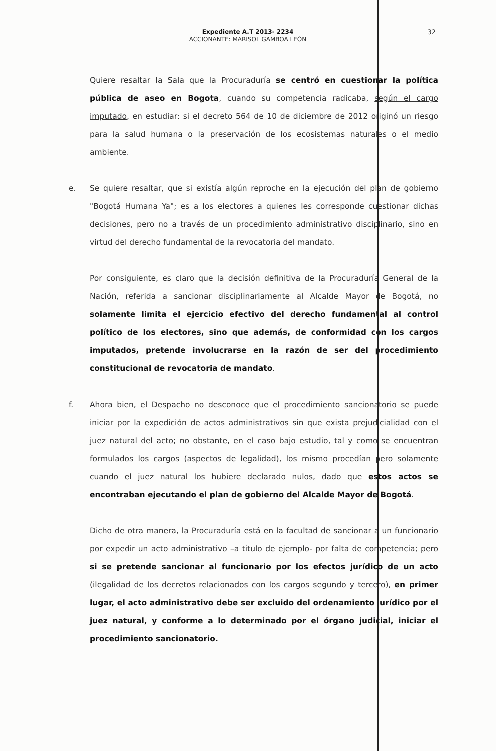Expediente A.T 2013- 2234
ACCIONANTE: MARISOL GAMBOA LEÓN
32
Quiere resaltar la Sala que la Procuraduría se centró en cuestionar la política pública de aseo en Bogota, cuando su competencia radicaba, según el cargo imputado, en estudiar: si el decreto 564 de 10 de diciembre de 2012 originó un riesgo para la salud humana o la preservación de los ecosistemas naturales o el medio ambiente.
e. Se quiere resaltar, que si existía algún reproche en la ejecución del plan de gobierno "Bogotá Humana Ya"; es a los electores a quienes les corresponde cuestionar dichas decisiones, pero no a través de un procedimiento administrativo disciplinario, sino en virtud del derecho fundamental de la revocatoria del mandato.
Por consiguiente, es claro que la decisión definitiva de la Procuraduría General de la Nación, referida a sancionar disciplinariamente al Alcalde Mayor de Bogotá, no solamente limita el ejercicio efectivo del derecho fundamental al control político de los electores, sino que además, de conformidad con los cargos imputados, pretende involucrarse en la razón de ser del procedimiento constitucional de revocatoria de mandato.
f. Ahora bien, el Despacho no desconoce que el procedimiento sancionatorio se puede iniciar por la expedición de actos administrativos sin que exista prejudicialidad con el juez natural del acto; no obstante, en el caso bajo estudio, tal y como se encuentran formulados los cargos (aspectos de legalidad), los mismo procedían pero solamente cuando el juez natural los hubiere declarado nulos, dado que estos actos se encontraban ejecutando el plan de gobierno del Alcalde Mayor de Bogotá.
Dicho de otra manera, la Procuraduría está en la facultad de sancionar a un funcionario por expedir un acto administrativo –a titulo de ejemplo- por falta de competencia; pero si se pretende sancionar al funcionario por los efectos jurídico de un acto (ilegalidad de los decretos relacionados con los cargos segundo y tercero), en primer lugar, el acto administrativo debe ser excluido del ordenamiento jurídico por el juez natural, y conforme a lo determinado por el órgano judicial, iniciar el procedimiento sancionatorio.